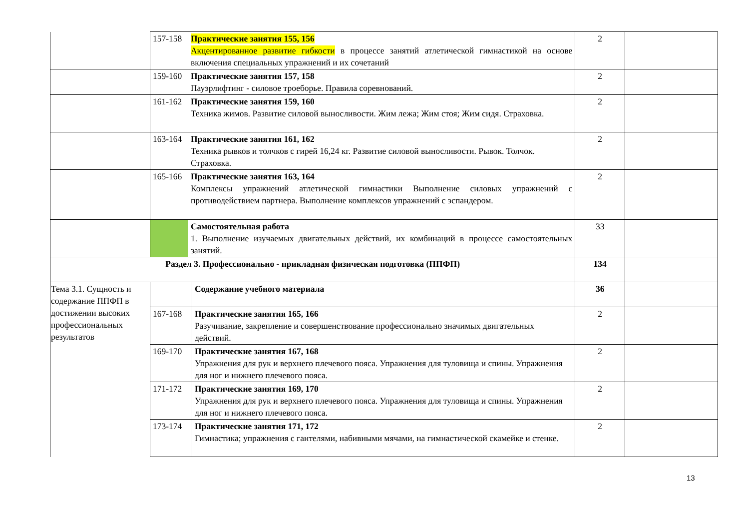| | 157-158 | Практические занятия 155, 156 Акцентированное развитие гибкости в процессе занятий атлетической гимнастикой на основе включения специальных упражнений и их сочетаний | | 2 | |
| | 159-160 | Практические занятия 157, 158 Пауэрлифтинг - силовое троеборье. Правила соревнований. | | 2 | |
| | 161-162 | Практические занятия 159, 160 Техника жимов. Развитие силовой выносливости. Жим лежа; Жим стоя; Жим сидя. Страховка. | | 2 | |
| | 163-164 | Практические занятия 161, 162 Техника рывков и толчков с гирей 16,24 кг. Развитие силовой выносливости. Рывок. Толчок. Страховка. | | 2 | |
| | 165-166 | Практические занятия 163, 164 Комплексы упражнений атлетической гимнастики Выполнение силовых упражнений с противодействием партнера. Выполнение комплексов упражнений с эспандером. | | 2 | |
| | | Самостоятельная работа 1. Выполнение изучаемых двигательных действий, их комбинаций в процессе самостоятельных занятий. | | 33 | |
| Раздел 3. Профессионально - прикладная физическая подготовка (ППФП) | | | | 134 | |
| Тема 3.1. Сущность и содержание ППФП в достижении высоких профессиональных результатов | | | Содержание учебного материала | 36 | |
| | 167-168 | | Практические занятия 165, 166 Разучивание, закрепление и совершенствование профессионально значимых двигательных действий. | 2 | |
| | 169-170 | | Практические занятия 167, 168 Упражнения для рук и верхнего плечевого пояса. Упражнения для туловища и спины. Упражнения для ног и нижнего плечевого пояса. | 2 | |
| | 171-172 | | Практические занятия 169, 170 Упражнения для рук и верхнего плечевого пояса. Упражнения для туловища и спины. Упражнения для ног и нижнего плечевого пояса. | 2 | |
| | 173-174 | | Практические занятия 171, 172 Гимнастика; упражнения с гантелями, набивными мячами, на гимнастической скамейке и стенке. | 2 | |
13